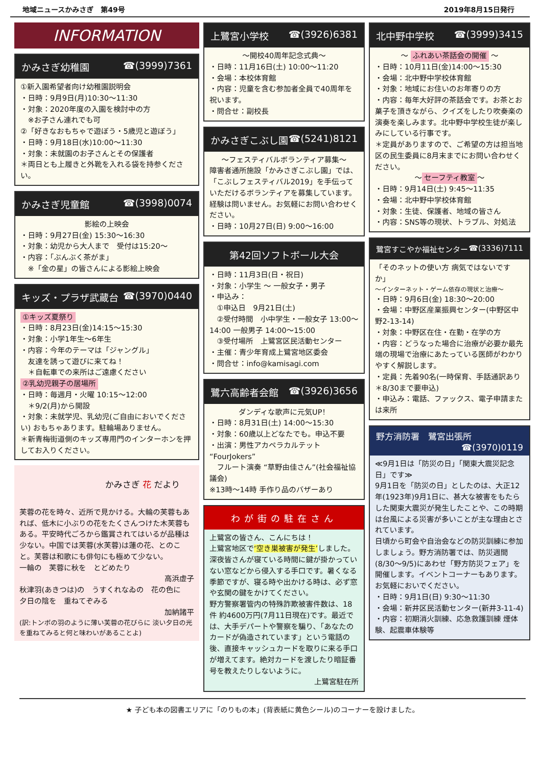地域ニュースかみさぎ　第49号 2019年8月15日発行
INFORMATION
かみさぎ幼稚園 ☎(3999)7361
①新入園希望者向け幼稚園説明会
・日時：9月9日(月)10:30～11:30
・対象：2020年度の入園を検討中の方
　※お子さん連れでも可
②「好きなおもちゃで遊ぼう・5歳児と遊ぼう」
・日時：9月18日(水)10:00～11:30
・対象：未就園のお子さんとその保護者
＊両日とも上履きと外靴を入れる袋を持参ください。
かみさぎ児童館 ☎(3998)0074
影絵の上映会
・日時：9月27日(金) 15:30～16:30
・対象：幼児から大人まで　受付は15:20～
・内容：「ぶんぶく茶がま」
　※「金の星」の皆さんによる影絵上映会
キッズ・プラザ武蔵台 ☎(3970)0440
①キッズ夏祭り
・日時：8月23日(金)14:15～15:30
・対象：小学1年生～6年生
・内容：今年のテーマは「ジャングル」
　友達を誘って遊びに来てね！
　＊自転車での来所はご遠慮ください
②乳幼児親子の居場所
・日時：毎週月・火曜 10:15～12:00
　＊9/2(月)から開設
・対象：未就学児、乳幼児(ご自由においでください) おもちゃあります。駐輪場ありません。
＊新青梅街道側のキッズ専用門のインターホンを押してお入りください。
かみさぎ 花 だより
芙蓉の花を時々、近所で見かける。大輪の芙蓉もあれば、低木に小ぶりの花をたくさんつけた木芙蓉もある。平安時代ごろから鑑賞されてはいるが品種は少ない。中国では芙蓉(水芙蓉)は蓮の花、とのこと。芙蓉は和歌にも俳句にも極めて少ない。
一輪の　芙蓉に秋を　とどめたり
高浜虚子
秋津羽(あきつは)の　うすくれなゐの　花の色に　夕日の陰を　重ねてぞみる
加納諸平
(訳:トンボの羽のように薄い芙蓉の花びらに 淡い夕日の光を重ねてみると何と味わいがあることよ)
上鷺宮小学校 ☎(3926)6381
～開校40周年記念式典～
・日時：11月16日(土) 10:00～11:20
・会場：本校体育館
・内容：児童を含む参加者全員で40周年を祝います。
・問合せ：副校長
かみさぎこぶし園 ☎(5241)8121
～フェスティバルボランティア募集～
障害者通所施設「かみさぎこぶし園」では、「こぶしフェスティバル2019」を手伝っていただけるボランティアを募集しています。経験は問いません。お気軽にお問い合わせください。
・日時：10月27日(日) 9:00～16:00
第42回ソフトボール大会
・日時：11月3日(日・祝日)
・対象：小学生 ～ 一般女子・男子
・申込み：
　①申込日　9月21日(土)
　②受付時間　小中学生・一般女子 13:00～14:00 一般男子 14:00～15:00
　③受付場所　上鷺宮区民活動センター
・主催：青少年育成上鷺宮地区委会
・問合せ：info@kamisagi.com
鷺六高齢者会館 ☎(3926)3656
ダンディな歌声に元気UP！
・日時：8月31日(土) 14:00～15:30
・対象：60歳以上どなたでも。申込不要
・出演：男性アカペラカルテット “FourJokers”
　フルート演奏 “草野由佳さん”(社会福祉協議会)
※13時～14時 手作り品のバザーあり
わが街の駐在さん
上鷺宮の皆さん、こんにちは！
上鷺宮地区で‘空き巣被害が発生’しました。深夜皆さんが寝ている時間に鍵が掛かっていない窓などから侵入する手口です。暑くなる季節ですが、寝る時や出かける時は、必ず窓や玄関の鍵をかけてください。
野方警察署管内の特殊詐欺被害件数は、18件 約4600万円(7月11日現在)です。最近では、大手デパートや警察を騙り、「あなたのカードが偽造されています」という電話の後、直接キャッシュカードを取りに来る手口が増えてます。絶対カードを渡したり暗証番号を教えたりしないように。
上鷺宮駐在所
北中野中学校 ☎(3999)3415
～ ふれあい茶話会の開催 ～
・日時：10月11日(金)14:00～15:30
・会場：北中野中学校体育館
・対象：地域にお住いのお年寄りの方
・内容：毎年大好評の茶話会です。お茶とお菓子を頂きながら、クイズをしたり吹奏楽の演奏を楽しみます。北中野中学校生徒が楽しみにしている行事です。
＊定員がありますので、ご希望の方は担当地区の民生委員に8月末までにお問い合わせください。
～ セーフティ教室 ～
・日時：9月14日(土) 9:45～11:35
・会場：北中野中学校体育館
・対象：生徒、保護者、地域の皆さん
・内容：SNS等の現状、トラブル、対処法
鷺宮すこやか福祉センター ☎(3336)7111
「そのネットの使い方 病気ではないですか」
～インターネット・ゲーム依存の現状と治療～
・日時：9月6日(金) 18:30～20:00
・会場：中野区産業振興センター(中野区中野2-13-14)
・対象：中野区在住・在勤・在学の方
・内容：どうなった場合に治療が必要か最先端の現場で治療にあたっている医師がわかりやすく解説します。
・定員：先着90名(一時保育、手話通訳あり＊8/30まで要申込)
・申込み：電話、ファックス、電子申請または来所
野方消防署　鷺宮出張所
☎(3970)0119
≪9月1日は「防災の日」「関東大震災記念日」です≫
9月1日を「防災の日」としたのは、大正12年(1923年)9月1日に、甚大な被害をもたらした関東大震災が発生したことや、この時期は台風による災害が多いことが主な理由とされています。
日頃から町会や自治会などの防災訓練に参加しましょう。野方消防署では、防災週間(8/30～9/5)にあわせ「野方防災フェア」を開催します。イベントコーナーもあります。お気軽においでください。
・日時：9月1日(日) 9:30～11:30
・会場：新井区民活動センター(新井3-11-4)
・内容：初期消火訓練、応急救護訓練 煙体験、起震車体験等
★ 子ども本の図書エリアに「のりもの本」(背表紙に黄色シール)のコーナーを設けました。